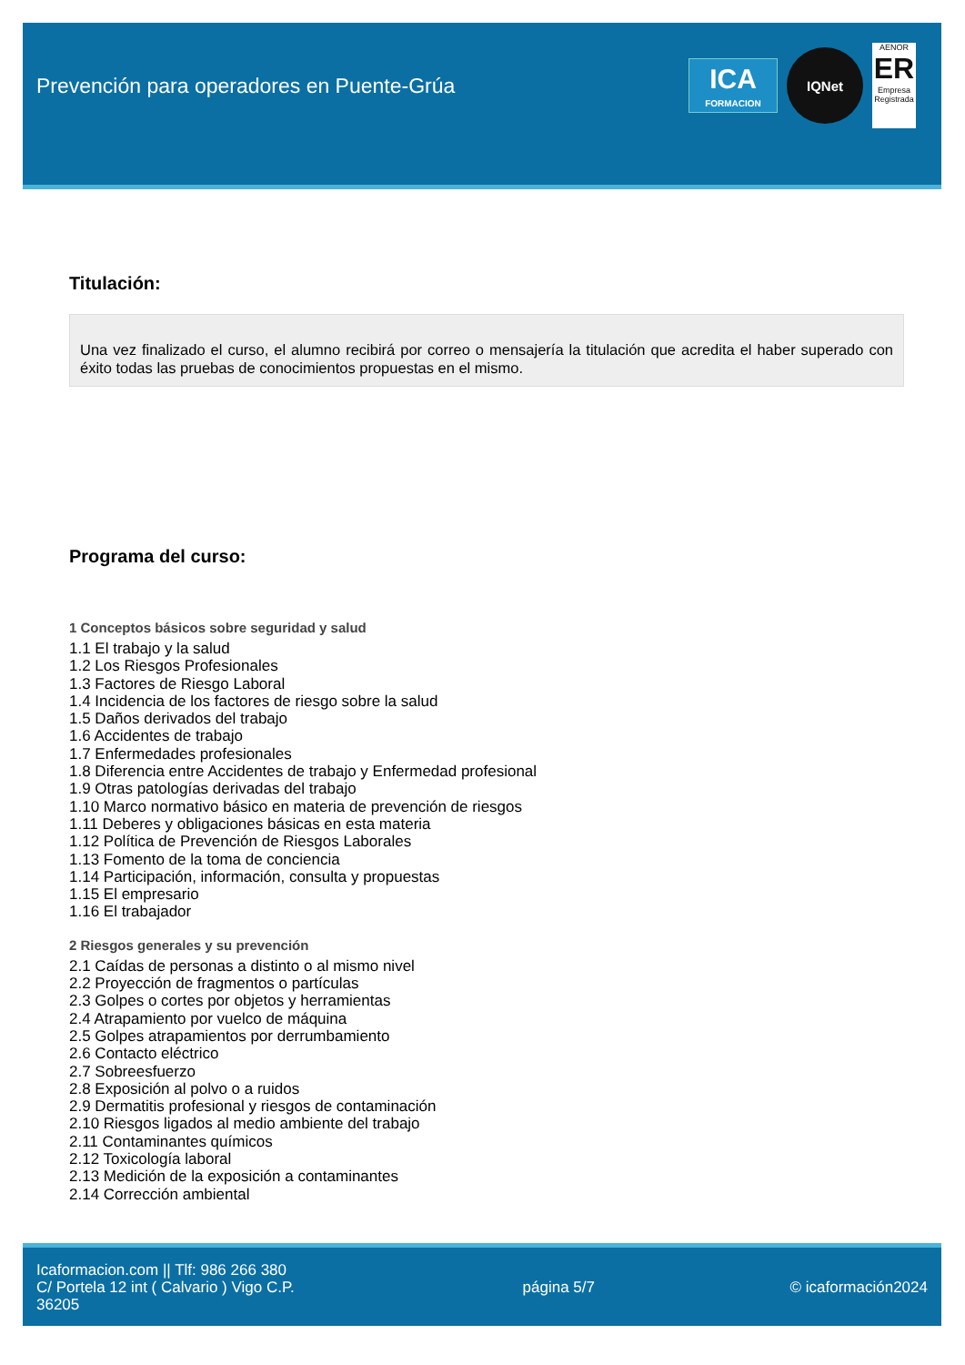Prevención para operadores en Puente-Grúa
ICA
FORMACION
IQNet
AENOR
ER
Empresa Registrada
Titulación:
Una vez finalizado el curso, el alumno recibirá por correo o mensajería la titulación que acredita el haber superado con éxito todas las pruebas de conocimientos propuestas en el mismo.
Programa del curso:
1 Conceptos básicos sobre seguridad y salud
1.1 El trabajo y la salud
1.2 Los Riesgos Profesionales
1.3 Factores de Riesgo Laboral
1.4 Incidencia de los factores de riesgo sobre la salud
1.5 Daños derivados del trabajo
1.6 Accidentes de trabajo
1.7 Enfermedades profesionales
1.8 Diferencia entre Accidentes de trabajo y Enfermedad profesional
1.9 Otras patologías derivadas del trabajo
1.10 Marco normativo básico en materia de prevención de riesgos
1.11 Deberes y obligaciones básicas en esta materia
1.12 Política de Prevención de Riesgos Laborales
1.13 Fomento de la toma de conciencia
1.14 Participación, información, consulta y propuestas
1.15 El empresario
1.16 El trabajador
2 Riesgos generales y su prevención
2.1 Caídas de personas a distinto o al mismo nivel
2.2 Proyección de fragmentos o partículas
2.3 Golpes o cortes por objetos y herramientas
2.4 Atrapamiento por vuelco de máquina
2.5 Golpes atrapamientos por derrumbamiento
2.6 Contacto eléctrico
2.7 Sobreesfuerzo
2.8 Exposición al polvo o a ruidos
2.9 Dermatitis profesional y riesgos de contaminación
2.10 Riesgos ligados al medio ambiente del trabajo
2.11 Contaminantes químicos
2.12 Toxicología laboral
2.13 Medición de la exposición a contaminantes
2.14 Corrección ambiental
Icaformacion.com || Tlf: 986 266 380
C/ Portela 12 int ( Calvario ) Vigo C.P. 36205
página 5/7 © icaformación2024